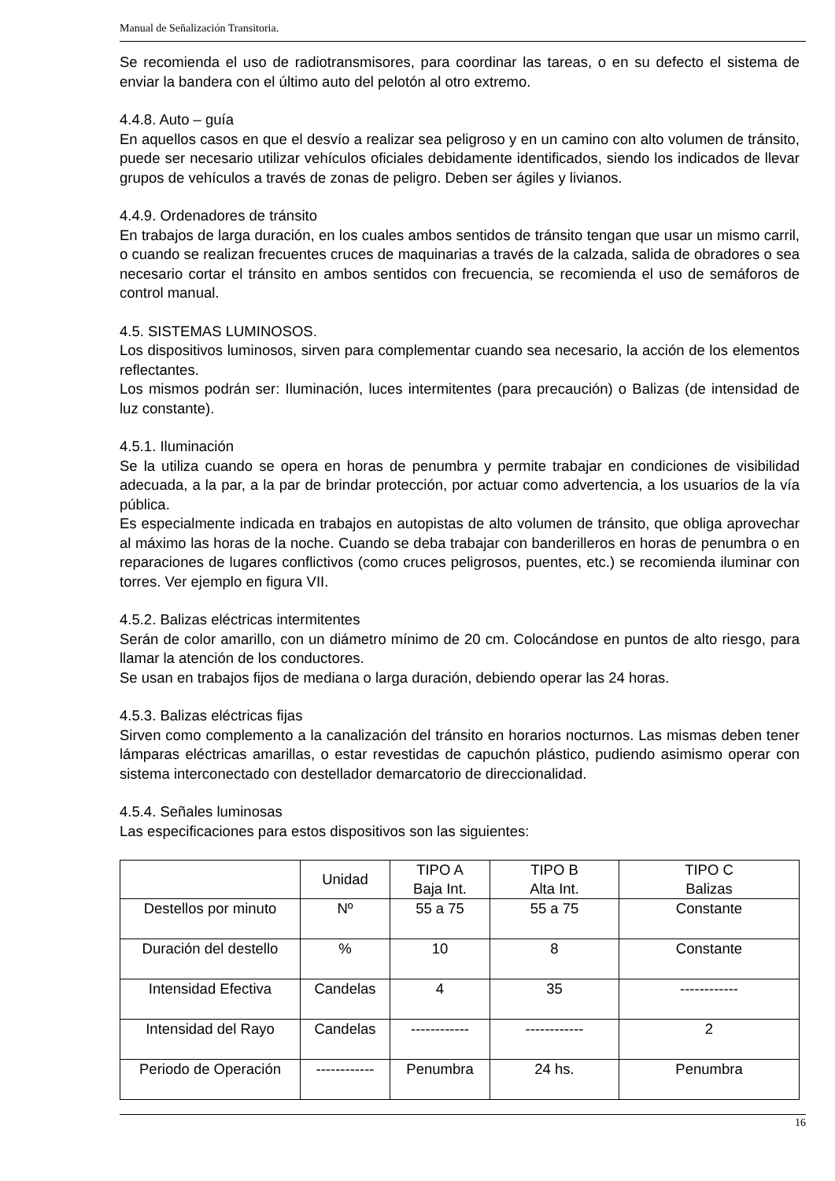Manual de Señalización Transitoria.
Se recomienda el uso de radiotransmisores, para coordinar las tareas, o en su defecto el sistema de enviar la bandera con el último auto del pelotón al otro extremo.
4.4.8. Auto – guía
En aquellos casos en que el desvío a realizar sea peligroso y en un camino con alto volumen de tránsito, puede ser necesario utilizar vehículos oficiales debidamente identificados, siendo los indicados de llevar grupos de vehículos a través de zonas de peligro. Deben ser ágiles y livianos.
4.4.9. Ordenadores de tránsito
En trabajos de larga duración, en los cuales ambos sentidos de tránsito tengan que usar un mismo carril, o cuando se realizan frecuentes cruces de maquinarias a través de la calzada, salida de obradores o sea necesario cortar el tránsito en ambos sentidos con frecuencia, se recomienda el uso de semáforos de control manual.
4.5. SISTEMAS LUMINOSOS.
Los dispositivos luminosos, sirven para complementar cuando sea necesario, la acción de los elementos reflectantes.
Los mismos podrán ser: Iluminación, luces intermitentes (para precaución) o Balizas (de intensidad de luz constante).
4.5.1. Iluminación
Se la utiliza cuando se opera en horas de penumbra y permite trabajar en condiciones de visibilidad adecuada, a la par, a la par de brindar protección, por actuar como advertencia, a los usuarios de la vía pública.
Es especialmente indicada en trabajos en autopistas de alto volumen de tránsito, que obliga aprovechar al máximo las horas de la noche. Cuando se deba trabajar con banderilleros en horas de penumbra o en reparaciones de lugares conflictivos (como cruces peligrosos, puentes, etc.) se recomienda iluminar con torres. Ver ejemplo en figura VII.
4.5.2. Balizas eléctricas intermitentes
Serán de color amarillo, con un diámetro mínimo de 20 cm. Colocándose en puntos de alto riesgo, para llamar la atención de los conductores.
Se usan en trabajos fijos de mediana o larga duración, debiendo operar las 24 horas.
4.5.3. Balizas eléctricas fijas
Sirven como complemento a la canalización del tránsito en horarios nocturnos. Las mismas deben tener lámparas eléctricas amarillas, o estar revestidas de capuchón plástico, pudiendo asimismo operar con sistema interconectado con destellador demarcatorio de direccionalidad.
4.5.4. Señales luminosas
Las especificaciones para estos dispositivos son las siguientes:
| | Unidad | TIPO A Baja Int. | TIPO B Alta Int. | TIPO C Balizas |
| Destellos por minuto | Nº | 55 a 75 | 55 a 75 | Constante |
| Duración del destello | % | 10 | 8 | Constante |
| Intensidad Efectiva | Candelas | 4 | 35 | ------------ |
| Intensidad del Rayo | Candelas | ------------ | ------------ | 2 |
| Periodo de Operación | ------------ | Penumbra | 24 hs. | Penumbra |
16